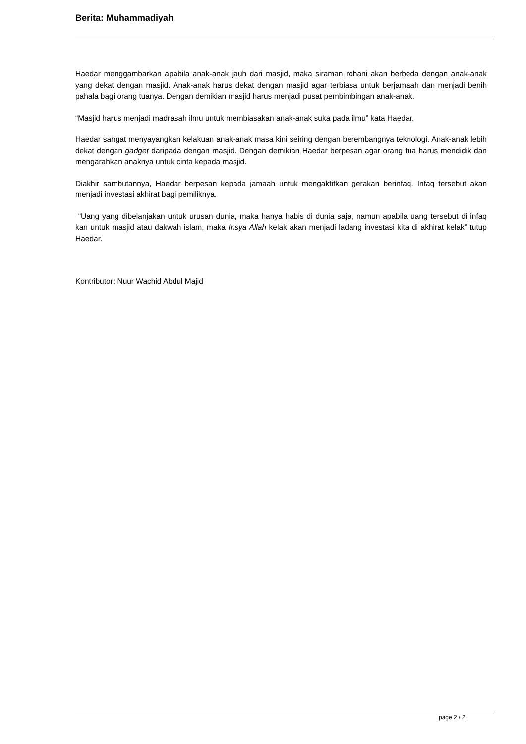Berita: Muhammadiyah
Haedar menggambarkan apabila anak-anak jauh dari masjid, maka siraman rohani akan berbeda dengan anak-anak yang dekat dengan masjid. Anak-anak harus dekat dengan masjid agar terbiasa untuk berjamaah dan menjadi benih pahala bagi orang tuanya. Dengan demikian masjid harus menjadi pusat pembimbingan anak-anak.
“Masjid harus menjadi madrasah ilmu untuk membiasakan anak-anak suka pada ilmu” kata Haedar.
Haedar sangat menyayangkan kelakuan anak-anak masa kini seiring dengan berembangnya teknologi. Anak-anak lebih dekat dengan gadget daripada dengan masjid. Dengan demikian Haedar berpesan agar orang tua harus mendidik dan mengarahkan anaknya untuk cinta kepada masjid.
Diakhir sambutannya, Haedar berpesan kepada jamaah untuk mengaktifkan gerakan berinfaq. Infaq tersebut akan menjadi investasi akhirat bagi pemiliknya.
“Uang yang dibelanjakan untuk urusan dunia, maka hanya habis di dunia saja, namun apabila uang tersebut di infaq kan untuk masjid atau dakwah islam, maka Insya Allah kelak akan menjadi ladang investasi kita di akhirat kelak” tutup Haedar.
Kontributor: Nuur Wachid Abdul Majid
page 2 / 2